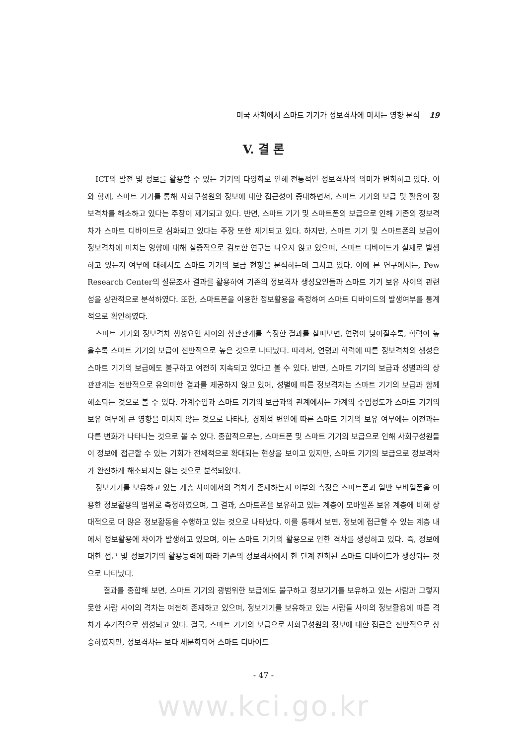미국 사회에서 스마트 기기가 정보격차에 미치는 영향 분석 19
V. 결 론
ICT의 발전 및 정보를 활용할 수 있는 기기의 다양화로 인해 전통적인 정보격차의 의미가 변화하고 있다. 이와 함께, 스마트 기기를 통해 사회구성원의 정보에 대한 접근성이 증대하면서, 스마트 기기의 보급 및 활용이 정보격차를 해소하고 있다는 주장이 제기되고 있다. 반면, 스마트 기기 및 스마트폰의 보급으로 인해 기존의 정보격차가 스마트 디바이드로 심화되고 있다는 주장 또한 제기되고 있다. 하지만, 스마트 기기 및 스마트폰의 보급이 정보격차에 미치는 영향에 대해 실증적으로 검토한 연구는 나오지 않고 있으며, 스마트 디바이드가 실제로 발생하고 있는지 여부에 대해서도 스마트 기기의 보급 현황을 분석하는데 그치고 있다. 이에 본 연구에서는, Pew Research Center의 설문조사 결과를 활용하여 기존의 정보격차 생성요인들과 스마트 기기 보유 사이의 관련성을 상관적으로 분석하였다. 또한, 스마트폰을 이용한 정보활용을 측정하여 스마트 디바이드의 발생여부를 통계적으로 확인하였다.
스마트 기기와 정보격차 생성요인 사이의 상관관계를 측정한 결과를 살펴보면, 연령이 낮아질수록, 학력이 높을수록 스마트 기기의 보급이 전반적으로 높은 것으로 나타났다. 따라서, 연령과 학력에 따른 정보격차의 생성은 스마트 기기의 보급에도 불구하고 여전히 지속되고 있다고 볼 수 있다. 반면, 스마트 기기의 보급과 성별과의 상관관계는 전반적으로 유의미한 결과를 제공하지 않고 있어, 성별에 따른 정보격차는 스마트 기기의 보급과 함께 해소되는 것으로 볼 수 있다. 가계수입과 스마트 기기의 보급과의 관계에서는 가계의 수입정도가 스마트 기기의 보유 여부에 큰 영향을 미치지 않는 것으로 나타나, 경제적 변인에 따른 스마트 기기의 보유 여부에는 이전과는 다른 변화가 나타나는 것으로 볼 수 있다. 종합적으로는, 스마트폰 및 스마트 기기의 보급으로 인해 사회구성원들이 정보에 접근할 수 있는 기회가 전체적으로 확대되는 현상을 보이고 있지만, 스마트 기기의 보급으로 정보격차가 완전하게 해소되지는 않는 것으로 분석되었다.
정보기기를 보유하고 있는 계층 사이에서의 격차가 존재하는지 여부의 측정은 스마트폰과 일반 모바일폰을 이용한 정보활용의 범위로 측정하였으며, 그 결과, 스마트폰을 보유하고 있는 계층이 모바일폰 보유 계층에 비해 상대적으로 더 많은 정보활동을 수행하고 있는 것으로 나타났다. 이를 통해서 보면, 정보에 접근할 수 있는 계층 내에서 정보활용에 차이가 발생하고 있으며, 이는 스마트 기기의 활용으로 인한 격차를 생성하고 있다. 즉, 정보에 대한 접근 및 정보기기의 활용능력에 따라 기존의 정보격차에서 한 단계 진화된 스마트 디바이드가 생성되는 것으로 나타났다.
결과를 종합해 보면, 스마트 기기의 광범위한 보급에도 불구하고 정보기기를 보유하고 있는 사람과 그렇지 못한 사람 사이의 격차는 여전히 존재하고 있으며, 정보기기를 보유하고 있는 사람들 사이의 정보활용에 따른 격차가 추가적으로 생성되고 있다. 결국, 스마트 기기의 보급으로 사회구성원의 정보에 대한 접근은 전반적으로 상승하였지만, 정보격차는 보다 세분화되어 스마트 디바이드
- 47 -
www.kci.go.kr